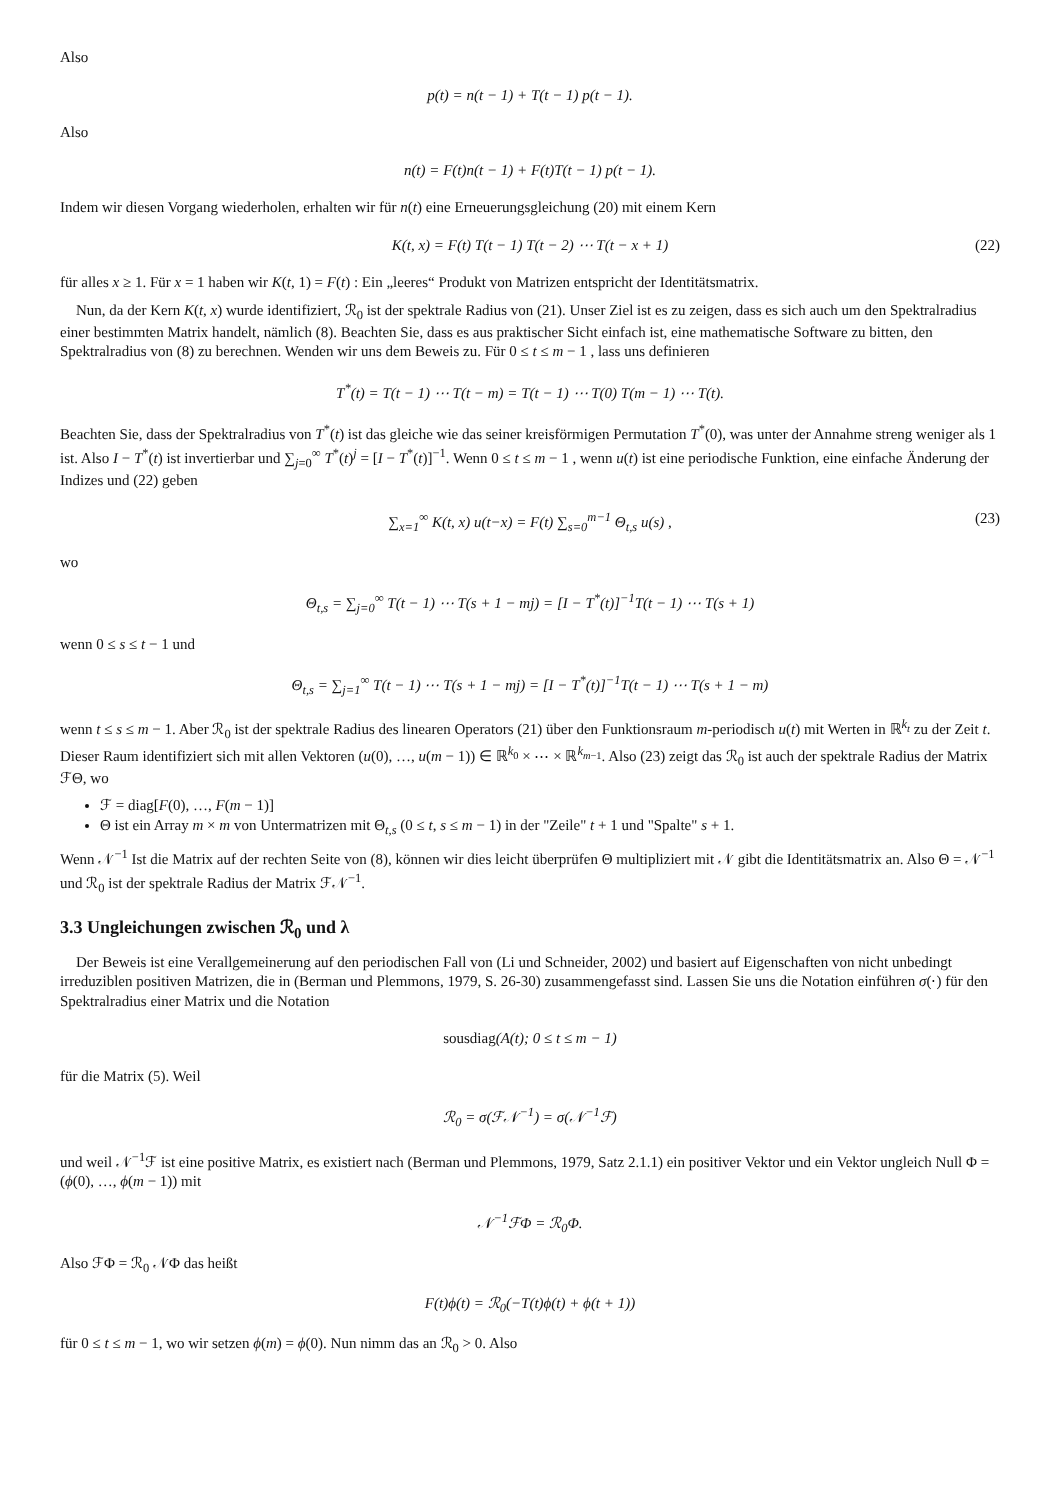Also
p(t) = n(t − 1) + T(t − 1) p(t − 1).
Also
n(t) = F(t)n(t − 1) + F(t)T(t − 1) p(t − 1).
Indem wir diesen Vorgang wiederholen, erhalten wir für n(t) eine Erneuerungsgleichung (20) mit einem Kern
K(t, x) = F(t) T(t − 1) T(t − 2) ⋯ T(t − x + 1) (22)
für alles x ≥ 1. Für x = 1 haben wir K(t, 1) = F(t) : Ein „leeres“ Produkt von Matrizen entspricht der Identitätsmatrix.
Nun, da der Kern K(t, x) wurde identifiziert, ℛ<sub>0</sub> ist der spektrale Radius von (21). Unser Ziel ist es zu zeigen, dass es sich auch um den Spektralradius einer bestimmten Matrix handelt, nämlich (8). Beachten Sie, dass es aus praktischer Sicht einfach ist, eine mathematische Software zu bitten, den Spektralradius von (8) zu berechnen. Wenden wir uns dem Beweis zu. Für 0 ≤ t ≤ m − 1 , lass uns definieren
T<sup>*</sup>(t) = T(t − 1) ⋯ T(t − m) = T(t − 1) ⋯ T(0) T(m − 1) ⋯ T(t).
Beachten Sie, dass der Spektralradius von T<sup>*</sup>(t) ist das gleiche wie das seiner kreisförmigen Permutation T<sup>*</sup>(0), was unter der Annahme streng weniger als 1 ist. Also I − T<sup>*</sup>(t) ist invertierbar und ∑<sub>j=0</sub><sup>∞</sup> T<sup>*</sup>(t)<sup>j</sup> = [I − T<sup>*</sup>(t)]<sup>−1</sup>. Wenn 0 ≤ t ≤ m − 1 , wenn u(t) ist eine periodische Funktion, eine einfache Änderung der Indizes und (22) geben
∑<sub>x=1</sub><sup>∞</sup> K(t, x) u(t−x) = F(t) ∑<sub>s=0</sub><sup>m−1</sup> Θ<sub>t,s</sub> u(s) , (23)
wo
Θ<sub>t,s</sub> = ∑<sub>j=0</sub><sup>∞</sup> T(t − 1) ⋯ T(s + 1 − mj) = [I − T<sup>*</sup>(t)]<sup>−1</sup>T(t − 1) ⋯ T(s + 1)
wenn 0 ≤ s ≤ t − 1 und
Θ<sub>t,s</sub> = ∑<sub>j=1</sub><sup>∞</sup> T(t − 1) ⋯ T(s + 1 − mj) = [I − T<sup>*</sup>(t)]<sup>−1</sup>T(t − 1) ⋯ T(s + 1 − m)
wenn t ≤ s ≤ m − 1. Aber ℛ<sub>0</sub> ist der spektrale Radius des linearen Operators (21) über den Funktionsraum m-periodisch u(t) mit Werten in ℝ<sup>k<sub>t</sub></sup> zu der Zeit t. Dieser Raum identifiziert sich mit allen Vektoren (u(0), …, u(m − 1)) ∈ ℝ<sup>k<sub>0</sub></sup> × ⋯ × ℝ<sup>k<sub>m−1</sub></sup>. Also (23) zeigt das ℛ<sub>0</sub> ist auch der spektrale Radius der Matrix ℱΘ, wo
ℱ = diag[F(0), …, F(m − 1)]
Θ ist ein Array m × m von Untermatrizen mit Θ<sub>t,s</sub> (0 ≤ t, s ≤ m − 1) in der "Zeile" t + 1 und "Spalte" s + 1.
Wenn 𝒩<sup>−1</sup> Ist die Matrix auf der rechten Seite von (8), können wir dies leicht überprüfen Θ multipliziert mit 𝒩 gibt die Identitätsmatrix an. Also Θ = 𝒩<sup>−1</sup> und ℛ<sub>0</sub> ist der spektrale Radius der Matrix ℱ𝒩<sup>−1</sup>.
3.3 Ungleichungen zwischen ℛ<sub>0</sub> und λ
Der Beweis ist eine Verallgemeinerung auf den periodischen Fall von (Li und Schneider, 2002) und basiert auf Eigenschaften von nicht unbedingt irreduziblen positiven Matrizen, die in (Berman und Plemmons, 1979, S. 26-30) zusammengefasst sind. Lassen Sie uns die Notation einführen σ(⋅) für den Spektralradius einer Matrix und die Notation
sousdiag(A(t); 0 ≤ t ≤ m − 1)
für die Matrix (5). Weil
ℛ<sub>0</sub> = σ(ℱ𝒩<sup>−1</sup>) = σ(𝒩<sup>−1</sup>ℱ)
und weil 𝒩<sup>−1</sup>ℱ ist eine positive Matrix, es existiert nach (Berman und Plemmons, 1979, Satz 2.1.1) ein positiver Vektor und ein Vektor ungleich Null Φ = (ϕ(0), …, ϕ(m − 1)) mit
𝒩<sup>−1</sup>ℱΦ = ℛ<sub>0</sub>Φ.
Also ℱΦ = ℛ<sub>0</sub> 𝒩Φ das heißt
F(t)ϕ(t) = ℛ<sub>0</sub>(−T(t)ϕ(t) + ϕ(t + 1))
für 0 ≤ t ≤ m − 1, wo wir setzen ϕ(m) = ϕ(0). Nun nimm das an ℛ<sub>0</sub> > 0. Also